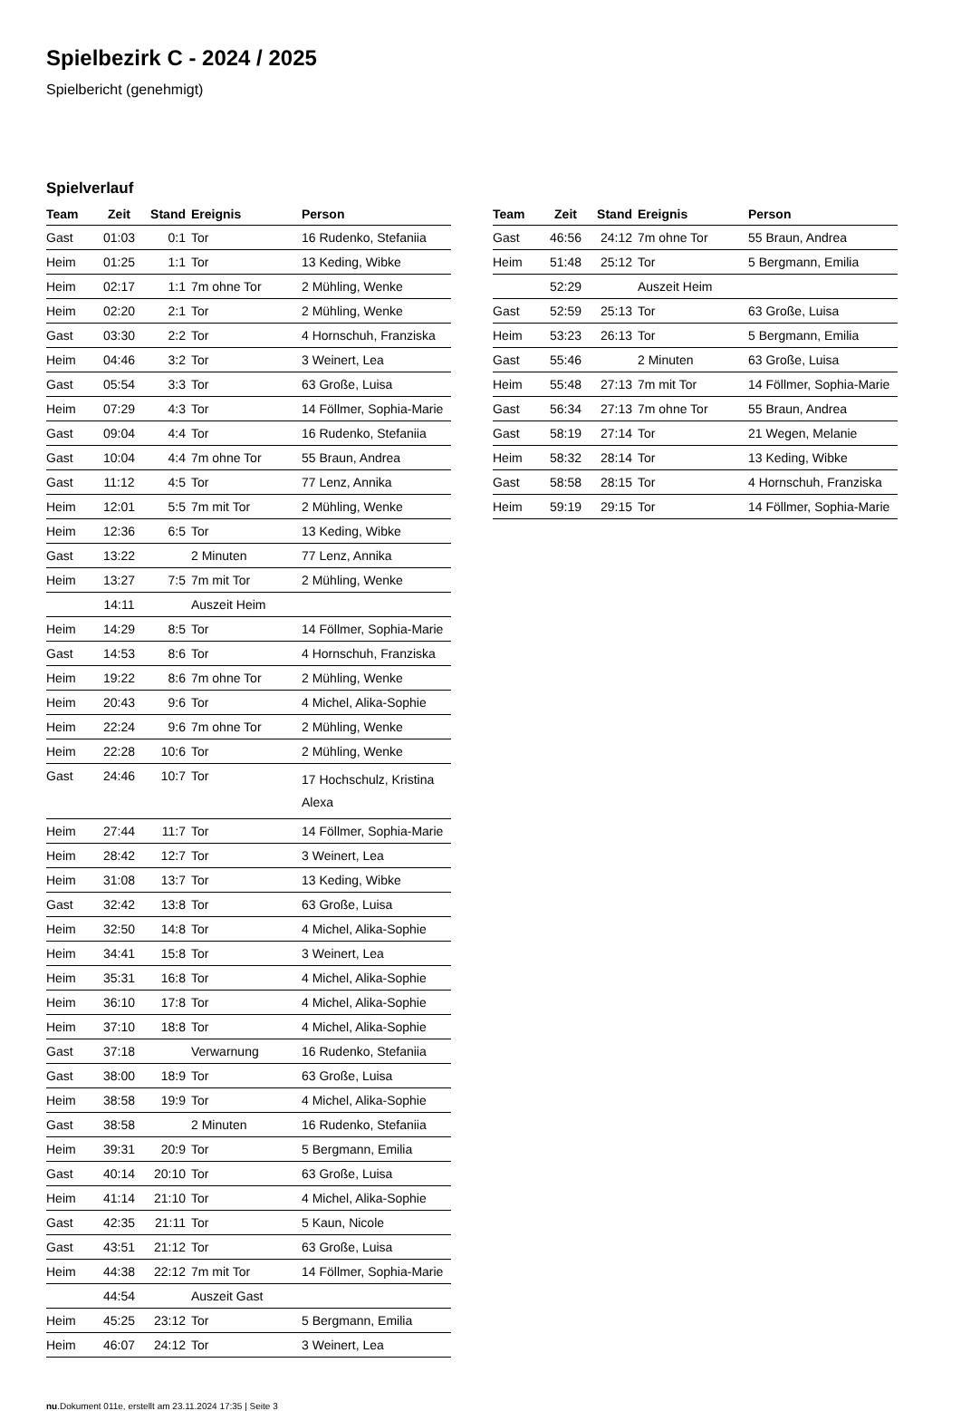Spielbezirk C - 2024 / 2025
Spielbericht (genehmigt)
Spielverlauf
| Team | Zeit | Stand | Ereignis | Person |
| --- | --- | --- | --- | --- |
| Gast | 01:03 | 0:1 | Tor | 16 Rudenko, Stefaniia |
| Heim | 01:25 | 1:1 | Tor | 13 Keding, Wibke |
| Heim | 02:17 | 1:1 | 7m ohne Tor | 2 Mühling, Wenke |
| Heim | 02:20 | 2:1 | Tor | 2 Mühling, Wenke |
| Gast | 03:30 | 2:2 | Tor | 4 Hornschuh, Franziska |
| Heim | 04:46 | 3:2 | Tor | 3 Weinert, Lea |
| Gast | 05:54 | 3:3 | Tor | 63 Große, Luisa |
| Heim | 07:29 | 4:3 | Tor | 14 Föllmer, Sophia-Marie |
| Gast | 09:04 | 4:4 | Tor | 16 Rudenko, Stefaniia |
| Gast | 10:04 | 4:4 | 7m ohne Tor | 55 Braun, Andrea |
| Gast | 11:12 | 4:5 | Tor | 77 Lenz, Annika |
| Heim | 12:01 | 5:5 | 7m mit Tor | 2 Mühling, Wenke |
| Heim | 12:36 | 6:5 | Tor | 13 Keding, Wibke |
| Gast | 13:22 | | 2 Minuten | 77 Lenz, Annika |
| Heim | 13:27 | 7:5 | 7m mit Tor | 2 Mühling, Wenke |
| | 14:11 | | Auszeit Heim | |
| Heim | 14:29 | 8:5 | Tor | 14 Föllmer, Sophia-Marie |
| Gast | 14:53 | 8:6 | Tor | 4 Hornschuh, Franziska |
| Heim | 19:22 | 8:6 | 7m ohne Tor | 2 Mühling, Wenke |
| Heim | 20:43 | 9:6 | Tor | 4 Michel, Alika-Sophie |
| Heim | 22:24 | 9:6 | 7m ohne Tor | 2 Mühling, Wenke |
| Heim | 22:28 | 10:6 | Tor | 2 Mühling, Wenke |
| Gast | 24:46 | 10:7 | Tor | 17 Hochschulz, Kristina Alexa |
| Heim | 27:44 | 11:7 | Tor | 14 Föllmer, Sophia-Marie |
| Heim | 28:42 | 12:7 | Tor | 3 Weinert, Lea |
| Heim | 31:08 | 13:7 | Tor | 13 Keding, Wibke |
| Gast | 32:42 | 13:8 | Tor | 63 Große, Luisa |
| Heim | 32:50 | 14:8 | Tor | 4 Michel, Alika-Sophie |
| Heim | 34:41 | 15:8 | Tor | 3 Weinert, Lea |
| Heim | 35:31 | 16:8 | Tor | 4 Michel, Alika-Sophie |
| Heim | 36:10 | 17:8 | Tor | 4 Michel, Alika-Sophie |
| Heim | 37:10 | 18:8 | Tor | 4 Michel, Alika-Sophie |
| Gast | 37:18 | | Verwarnung | 16 Rudenko, Stefaniia |
| Gast | 38:00 | 18:9 | Tor | 63 Große, Luisa |
| Heim | 38:58 | 19:9 | Tor | 4 Michel, Alika-Sophie |
| Gast | 38:58 | | 2 Minuten | 16 Rudenko, Stefaniia |
| Heim | 39:31 | 20:9 | Tor | 5 Bergmann, Emilia |
| Gast | 40:14 | 20:10 | Tor | 63 Große, Luisa |
| Heim | 41:14 | 21:10 | Tor | 4 Michel, Alika-Sophie |
| Gast | 42:35 | 21:11 | Tor | 5 Kaun, Nicole |
| Gast | 43:51 | 21:12 | Tor | 63 Große, Luisa |
| Heim | 44:38 | 22:12 | 7m mit Tor | 14 Föllmer, Sophia-Marie |
| | 44:54 | | Auszeit Gast | |
| Heim | 45:25 | 23:12 | Tor | 5 Bergmann, Emilia |
| Heim | 46:07 | 24:12 | Tor | 3 Weinert, Lea |
| Team | Zeit | Stand | Ereignis | Person |
| --- | --- | --- | --- | --- |
| Gast | 46:56 | 24:12 | 7m ohne Tor | 55 Braun, Andrea |
| Heim | 51:48 | 25:12 | Tor | 5 Bergmann, Emilia |
| | 52:29 | | Auszeit Heim | |
| Gast | 52:59 | 25:13 | Tor | 63 Große, Luisa |
| Heim | 53:23 | 26:13 | Tor | 5 Bergmann, Emilia |
| Gast | 55:46 | | 2 Minuten | 63 Große, Luisa |
| Heim | 55:48 | 27:13 | 7m mit Tor | 14 Föllmer, Sophia-Marie |
| Gast | 56:34 | 27:13 | 7m ohne Tor | 55 Braun, Andrea |
| Gast | 58:19 | 27:14 | Tor | 21 Wegen, Melanie |
| Heim | 58:32 | 28:14 | Tor | 13 Keding, Wibke |
| Gast | 58:58 | 28:15 | Tor | 4 Hornschuh, Franziska |
| Heim | 59:19 | 29:15 | Tor | 14 Föllmer, Sophia-Marie |
nu.Dokument 011e, erstellt am 23.11.2024 17:35 | Seite 3